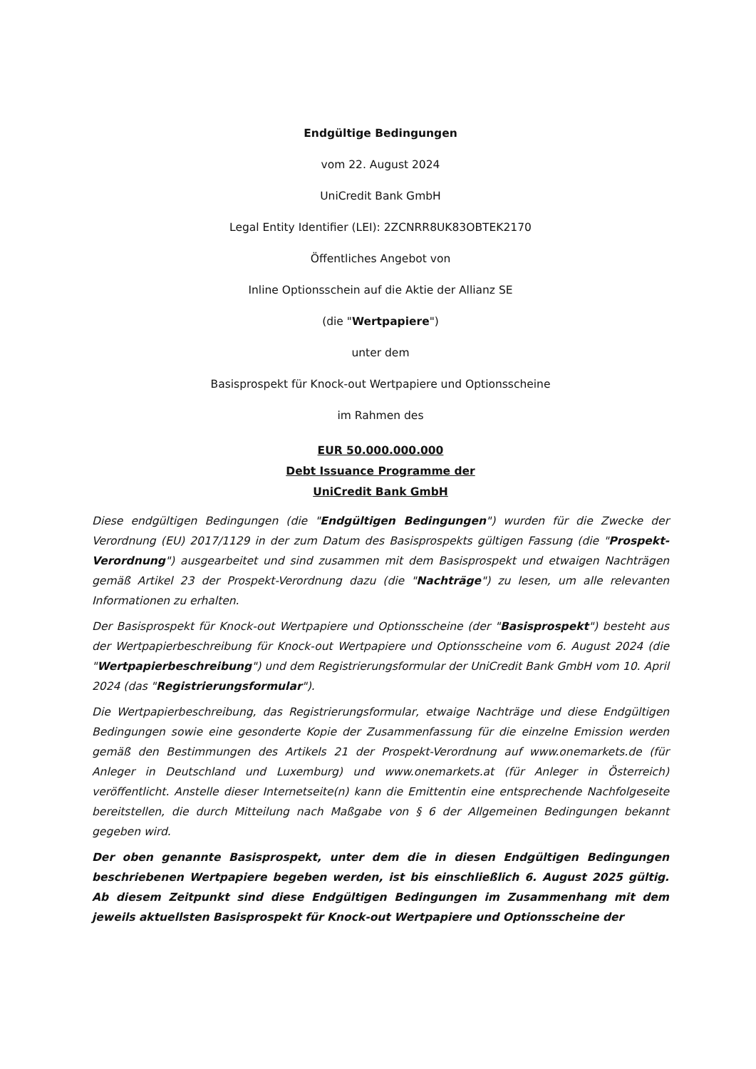Endgültige Bedingungen
vom 22. August 2024
UniCredit Bank GmbH
Legal Entity Identifier (LEI): 2ZCNRR8UK83OBTEK2170
Öffentliches Angebot von
Inline Optionsschein auf die Aktie der Allianz SE
(die "Wertpapiere")
unter dem
Basisprospekt für Knock-out Wertpapiere und Optionsscheine
im Rahmen des
EUR 50.000.000.000
Debt Issuance Programme der
UniCredit Bank GmbH
Diese endgültigen Bedingungen (die "Endgültigen Bedingungen") wurden für die Zwecke der Verordnung (EU) 2017/1129 in der zum Datum des Basisprospekts gültigen Fassung (die "Prospekt-Verordnung") ausgearbeitet und sind zusammen mit dem Basisprospekt und etwaigen Nachträgen gemäß Artikel 23 der Prospekt-Verordnung dazu (die "Nachträge") zu lesen, um alle relevanten Informationen zu erhalten.
Der Basisprospekt für Knock-out Wertpapiere und Optionsscheine (der "Basisprospekt") besteht aus der Wertpapierbeschreibung für Knock-out Wertpapiere und Optionsscheine vom 6. August 2024 (die "Wertpapierbeschreibung") und dem Registrierungsformular der UniCredit Bank GmbH vom 10. April 2024 (das "Registrierungsformular").
Die Wertpapierbeschreibung, das Registrierungsformular, etwaige Nachträge und diese Endgültigen Bedingungen sowie eine gesonderte Kopie der Zusammenfassung für die einzelne Emission werden gemäß den Bestimmungen des Artikels 21 der Prospekt-Verordnung auf www.onemarkets.de (für Anleger in Deutschland und Luxemburg) und www.onemarkets.at (für Anleger in Österreich) veröffentlicht. Anstelle dieser Internetseite(n) kann die Emittentin eine entsprechende Nachfolgeseite bereitstellen, die durch Mitteilung nach Maßgabe von § 6 der Allgemeinen Bedingungen bekannt gegeben wird.
Der oben genannte Basisprospekt, unter dem die in diesen Endgültigen Bedingungen beschriebenen Wertpapiere begeben werden, ist bis einschließlich 6. August 2025 gültig. Ab diesem Zeitpunkt sind diese Endgültigen Bedingungen im Zusammenhang mit dem jeweils aktuellsten Basisprospekt für Knock-out Wertpapiere und Optionsscheine der